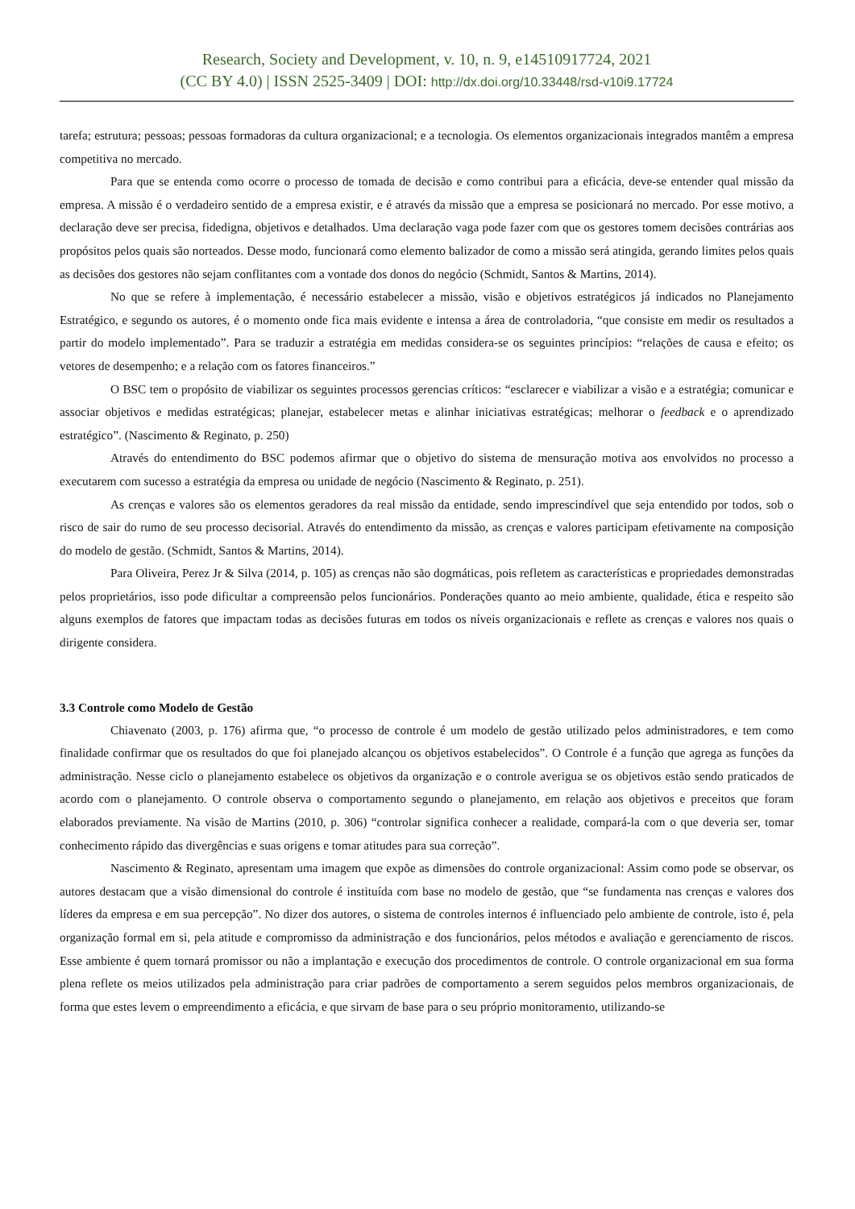Research, Society and Development, v. 10, n. 9, e14510917724, 2021
(CC BY 4.0) | ISSN 2525-3409 | DOI: http://dx.doi.org/10.33448/rsd-v10i9.17724
tarefa; estrutura; pessoas; pessoas formadoras da cultura organizacional; e a tecnologia. Os elementos organizacionais integrados mantêm a empresa competitiva no mercado.
Para que se entenda como ocorre o processo de tomada de decisão e como contribui para a eficácia, deve-se entender qual missão da empresa. A missão é o verdadeiro sentido de a empresa existir, e é através da missão que a empresa se posicionará no mercado. Por esse motivo, a declaração deve ser precisa, fidedigna, objetivos e detalhados. Uma declaração vaga pode fazer com que os gestores tomem decisões contrárias aos propósitos pelos quais são norteados. Desse modo, funcionará como elemento balizador de como a missão será atingida, gerando limites pelos quais as decisões dos gestores não sejam conflitantes com a vontade dos donos do negócio (Schmidt, Santos & Martins, 2014).
No que se refere à implementação, é necessário estabelecer a missão, visão e objetivos estratégicos já indicados no Planejamento Estratégico, e segundo os autores, é o momento onde fica mais evidente e intensa a área de controladoria, “que consiste em medir os resultados a partir do modelo implementado”. Para se traduzir a estratégia em medidas considera-se os seguintes princípios: “relações de causa e efeito; os vetores de desempenho; e a relação com os fatores financeiros.”
O BSC tem o propósito de viabilizar os seguintes processos gerencias críticos: “esclarecer e viabilizar a visão e a estratégia; comunicar e associar objetivos e medidas estratégicas; planejar, estabelecer metas e alinhar iniciativas estratégicas; melhorar o feedback e o aprendizado estratégico”. (Nascimento & Reginato, p. 250)
Através do entendimento do BSC podemos afirmar que o objetivo do sistema de mensuração motiva aos envolvidos no processo a executarem com sucesso a estratégia da empresa ou unidade de negócio (Nascimento & Reginato, p. 251).
As crenças e valores são os elementos geradores da real missão da entidade, sendo imprescindível que seja entendido por todos, sob o risco de sair do rumo de seu processo decisorial. Através do entendimento da missão, as crenças e valores participam efetivamente na composição do modelo de gestão. (Schmidt, Santos & Martins, 2014).
Para Oliveira, Perez Jr & Silva (2014, p. 105) as crenças não são dogmáticas, pois refletem as características e propriedades demonstradas pelos proprietários, isso pode dificultar a compreensão pelos funcionários. Ponderações quanto ao meio ambiente, qualidade, ética e respeito são alguns exemplos de fatores que impactam todas as decisões futuras em todos os níveis organizacionais e reflete as crenças e valores nos quais o dirigente considera.
3.3 Controle como Modelo de Gestão
Chiavenato (2003, p. 176) afirma que, “o processo de controle é um modelo de gestão utilizado pelos administradores, e tem como finalidade confirmar que os resultados do que foi planejado alcançou os objetivos estabelecidos”. O Controle é a função que agrega as funções da administração. Nesse ciclo o planejamento estabelece os objetivos da organização e o controle averigua se os objetivos estão sendo praticados de acordo com o planejamento. O controle observa o comportamento segundo o planejamento, em relação aos objetivos e preceitos que foram elaborados previamente. Na visão de Martins (2010, p. 306) “controlar significa conhecer a realidade, compará-la com o que deveria ser, tomar conhecimento rápido das divergências e suas origens e tomar atitudes para sua correção”.
Nascimento & Reginato, apresentam uma imagem que expõe as dimensões do controle organizacional: Assim como pode se observar, os autores destacam que a visão dimensional do controle é instituída com base no modelo de gestão, que “se fundamenta nas crenças e valores dos líderes da empresa e em sua percepção”. No dizer dos autores, o sistema de controles internos é influenciado pelo ambiente de controle, isto é, pela organização formal em si, pela atitude e compromisso da administração e dos funcionários, pelos métodos e avaliação e gerenciamento de riscos. Esse ambiente é quem tornará promissor ou não a implantação e execução dos procedimentos de controle. O controle organizacional em sua forma plena reflete os meios utilizados pela administração para criar padrões de comportamento a serem seguidos pelos membros organizacionais, de forma que estes levem o empreendimento a eficácia, e que sirvam de base para o seu próprio monitoramento, utilizando-se